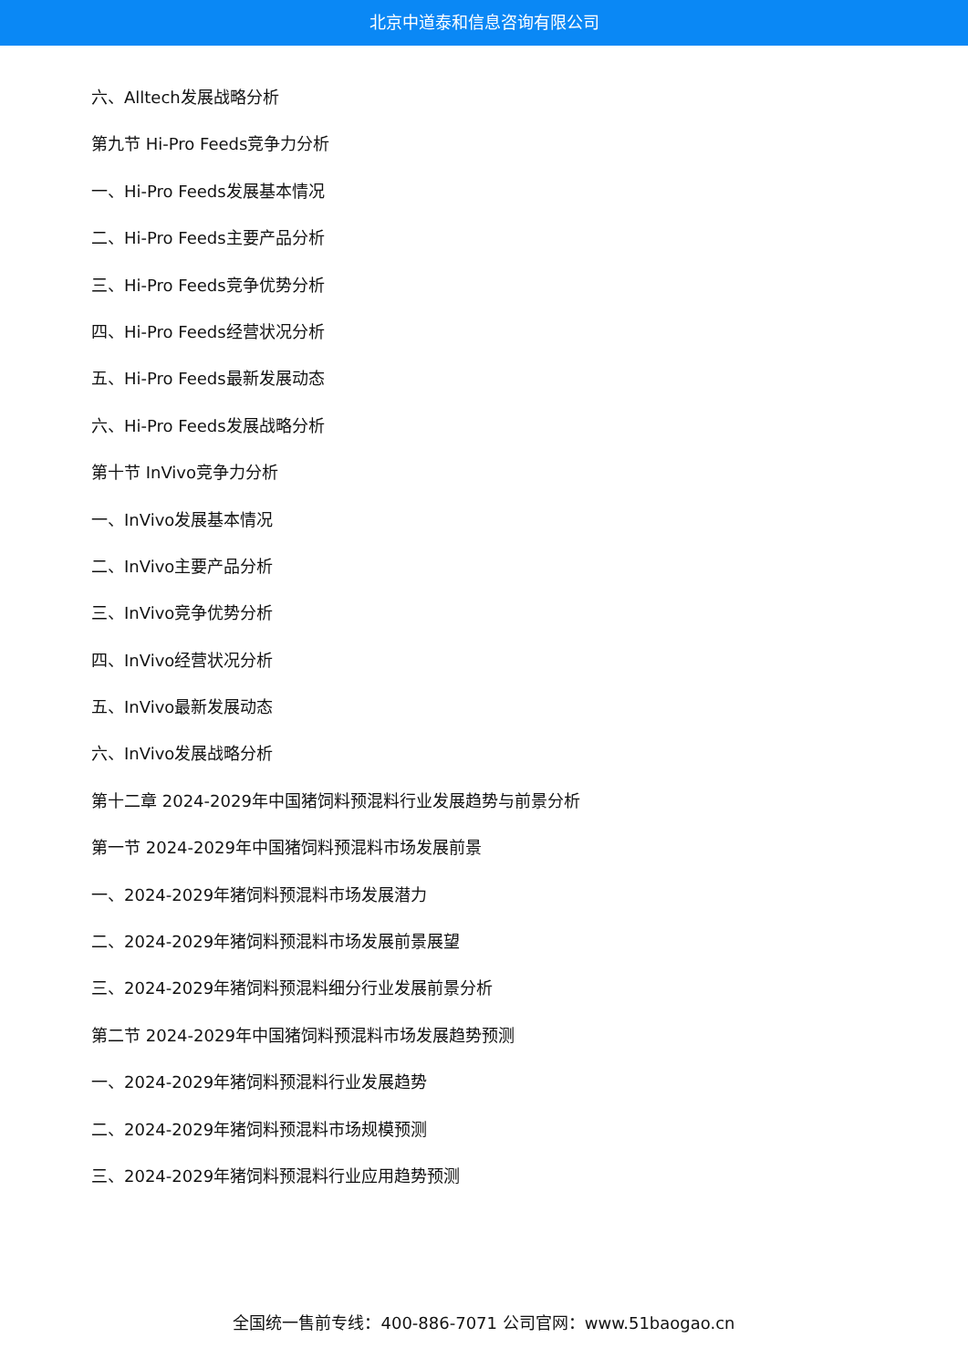北京中道泰和信息咨询有限公司
六、Alltech发展战略分析
第九节 Hi-Pro Feeds竞争力分析
一、Hi-Pro Feeds发展基本情况
二、Hi-Pro Feeds主要产品分析
三、Hi-Pro Feeds竞争优势分析
四、Hi-Pro Feeds经营状况分析
五、Hi-Pro Feeds最新发展动态
六、Hi-Pro Feeds发展战略分析
第十节 InVivo竞争力分析
一、InVivo发展基本情况
二、InVivo主要产品分析
三、InVivo竞争优势分析
四、InVivo经营状况分析
五、InVivo最新发展动态
六、InVivo发展战略分析
第十二章 2024-2029年中国猪饲料预混料行业发展趋势与前景分析
第一节 2024-2029年中国猪饲料预混料市场发展前景
一、2024-2029年猪饲料预混料市场发展潜力
二、2024-2029年猪饲料预混料市场发展前景展望
三、2024-2029年猪饲料预混料细分行业发展前景分析
第二节 2024-2029年中国猪饲料预混料市场发展趋势预测
一、2024-2029年猪饲料预混料行业发展趋势
二、2024-2029年猪饲料预混料市场规模预测
三、2024-2029年猪饲料预混料行业应用趋势预测
全国统一售前专线：400-886-7071 公司官网：www.51baogao.cn